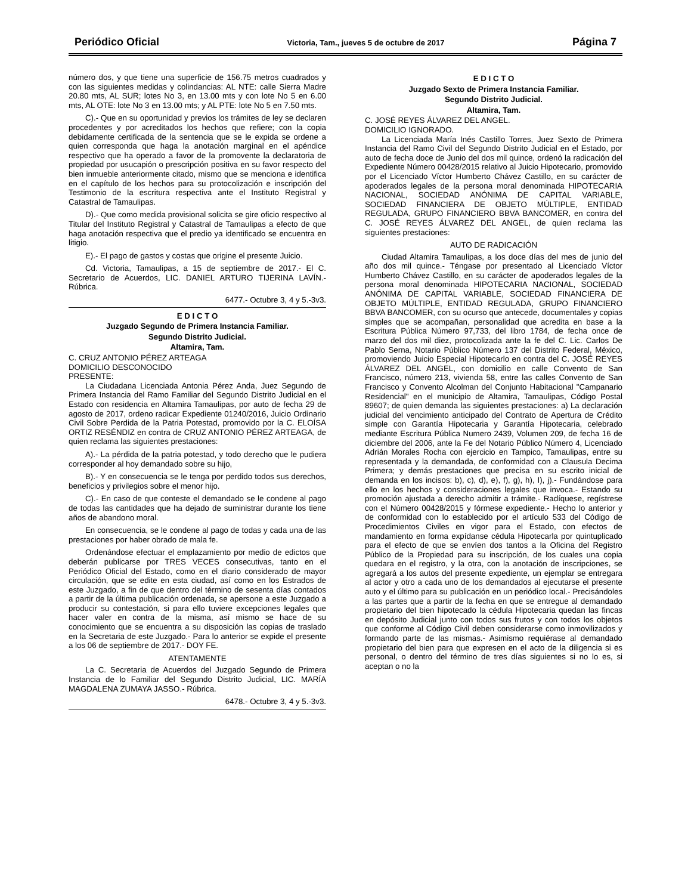Periódico Oficial Victoria, Tam., jueves 5 de octubre de 2017 Página 7
número dos, y que tiene una superficie de 156.75 metros cuadrados y con las siguientes medidas y colindancias: AL NTE: calle Sierra Madre 20.80 mts, AL SUR; lotes No 3, en 13.00 mts y con lote No 5 en 6.00 mts, AL OTE: lote No 3 en 13.00 mts; y AL PTE: lote No 5 en 7.50 mts.
C).- Que en su oportunidad y previos los trámites de ley se declaren procedentes y por acreditados los hechos que refiere; con la copia debidamente certificada de la sentencia que se le expida se ordene a quien corresponda que haga la anotación marginal en el apéndice respectivo que ha operado a favor de la promovente la declaratoria de propiedad por usucapión o prescripción positiva en su favor respecto del bien inmueble anteriormente citado, mismo que se menciona e identifica en el capítulo de los hechos para su protocolización e inscripción del Testimonio de la escritura respectiva ante el Instituto Registral y Catastral de Tamaulipas.
D).- Que como medida provisional solicita se gire oficio respectivo al Titular del Instituto Registral y Catastral de Tamaulipas a efecto de que haga anotación respectiva que el predio ya identificado se encuentra en litigio.
E).- El pago de gastos y costas que origine el presente Juicio.
Cd. Victoria, Tamaulipas, a 15 de septiembre de 2017.- El C. Secretario de Acuerdos, LIC. DANIEL ARTURO TIJERINA LAVÍN.- Rúbrica.
6477.- Octubre 3, 4 y 5.-3v3.
E D I C T O
Juzgado Segundo de Primera Instancia Familiar.
Segundo Distrito Judicial.
Altamira, Tam.
C. CRUZ ANTONIO PÉREZ ARTEAGA
DOMICILIO DESCONOCIDO
PRESENTE:
La Ciudadana Licenciada Antonia Pérez Anda, Juez Segundo de Primera Instancia del Ramo Familiar del Segundo Distrito Judicial en el Estado con residencia en Altamira Tamaulipas, por auto de fecha 29 de agosto de 2017, ordeno radicar Expediente 01240/2016, Juicio Ordinario Civil Sobre Perdida de la Patria Potestad, promovido por la C. ELOÍSA ORTIZ RESÉNDIZ en contra de CRUZ ANTONIO PÉREZ ARTEAGA, de quien reclama las siguientes prestaciones:
A).- La pérdida de la patria potestad, y todo derecho que le pudiera corresponder al hoy demandado sobre su hijo,
B).- Y en consecuencia se le tenga por perdido todos sus derechos, beneficios y privilegios sobre el menor hijo.
C).- En caso de que conteste el demandado se le condene al pago de todas las cantidades que ha dejado de suministrar durante los tiene años de abandono moral.
En consecuencia, se le condene al pago de todas y cada una de las prestaciones por haber obrado de mala fe.
Ordenándose efectuar el emplazamiento por medio de edictos que deberán publicarse por TRES VECES consecutivas, tanto en el Periódico Oficial del Estado, como en el diario considerado de mayor circulación, que se edite en esta ciudad, así como en los Estrados de este Juzgado, a fin de que dentro del término de sesenta días contados a partir de la última publicación ordenada, se apersone a este Juzgado a producir su contestación, si para ello tuviere excepciones legales que hacer valer en contra de la misma, así mismo se hace de su conocimiento que se encuentra a su disposición las copias de traslado en la Secretaria de este Juzgado.- Para lo anterior se expide el presente a los 06 de septiembre de 2017.- DOY FE.
ATENTAMENTE
La C. Secretaria de Acuerdos del Juzgado Segundo de Primera Instancia de lo Familiar del Segundo Distrito Judicial, LIC. MARÍA MAGDALENA ZUMAYA JASSO.- Rúbrica.
6478.- Octubre 3, 4 y 5.-3v3.
E D I C T O
Juzgado Sexto de Primera Instancia Familiar.
Segundo Distrito Judicial.
Altamira, Tam.
C. JOSÉ REYES ÁLVAREZ DEL ANGEL.
DOMICILIO IGNORADO.
La Licenciada María Inés Castillo Torres, Juez Sexto de Primera Instancia del Ramo Civil del Segundo Distrito Judicial en el Estado, por auto de fecha doce de Junio del dos mil quince, ordenó la radicación del Expediente Número 00428/2015 relativo al Juicio Hipotecario, promovido por el Licenciado Víctor Humberto Chávez Castillo, en su carácter de apoderados legales de la persona moral denominada HIPOTECARIA NACIONAL, SOCIEDAD ANÓNIMA DE CAPITAL VARIABLE, SOCIEDAD FINANCIERA DE OBJETO MÚLTIPLE, ENTIDAD REGULADA, GRUPO FINANCIERO BBVA BANCOMER, en contra del C. JOSÉ REYES ÁLVAREZ DEL ANGEL, de quien reclama las siguientes prestaciones:
AUTO DE RADICACIÓN
Ciudad Altamira Tamaulipas, a los doce días del mes de junio del año dos mil quince.- Téngase por presentado al Licenciado Víctor Humberto Chávez Castillo, en su carácter de apoderados legales de la persona moral denominada HIPOTECARIA NACIONAL, SOCIEDAD ANÓNIMA DE CAPITAL VARIABLE, SOCIEDAD FINANCIERA DE OBJETO MÚLTIPLE, ENTIDAD REGULADA, GRUPO FINANCIERO BBVA BANCOMER, con su ocurso que antecede, documentales y copias simples que se acompañan, personalidad que acredita en base a la Escritura Pública Número 97,733, del libro 1784, de fecha once de marzo del dos mil diez, protocolizada ante la fe del C. Lic. Carlos De Pablo Serna, Notario Público Número 137 del Distrito Federal, México, promoviendo Juicio Especial Hipotecarlo en contra del C. JOSÉ REYES ÁLVAREZ DEL ANGEL, con domicilio en calle Convento de San Francisco, número 213, vivienda 58, entre las calles Convento de San Francisco y Convento Alcolman del Conjunto Habitacional "Campanario Residencial" en el municipio de Altamira, Tamaulipas, Código Postal 89607; de quien demanda las siguientes prestaciones: a) La declaración judicial del vencimiento anticipado del Contrato de Apertura de Crédito simple con Garantía Hipotecaria y Garantía Hipotecaria, celebrado mediante Escritura Pública Numero 2439, Volumen 209, de fecha 16 de diciembre del 2006, ante la Fe del Notario Público Número 4, Licenciado Adrián Morales Rocha con ejercicio en Tampico, Tamaulipas, entre su representada y la demandada, de conformidad con a Clausula Decima Primera; y demás prestaciones que precisa en su escrito inicial de demanda en los incisos: b), c), d), e), f), g), h), I), j).- Fundándose para ello en los hechos y consideraciones legales que invoca.- Estando su promoción ajustada a derecho admitir a trámite.- Radíquese, regístrese con el Número 00428/2015 y fórmese expediente.- Hecho lo anterior y de conformidad con lo establecido por el artículo 533 del Código de Procedimientos Civiles en vigor para el Estado, con efectos de mandamiento en forma expídanse cédula Hipotecarla por quintuplicado para el efecto de que se envíen dos tantos a la Oficina del Registro Público de la Propiedad para su inscripción, de los cuales una copia quedara en el registro, y la otra, con la anotación de inscripciones, se agregará a los autos del presente expediente, un ejemplar se entregara al actor y otro a cada uno de los demandados al ejecutarse el presente auto y el último para su publicación en un periódico local.- Precisándoles a las partes que a partir de la fecha en que se entregue al demandado propietario del bien hipotecado la cédula Hipotecaria quedan las fincas en depósito Judicial junto con todos sus frutos y con todos los objetos que conforme al Código Civil deben considerarse como inmovilizados y formando parte de las mismas.- Asimismo requiérase al demandado propietario del bien para que expresen en el acto de la diligencia si es personal, o dentro del término de tres días siguientes si no lo es, si aceptan o no la